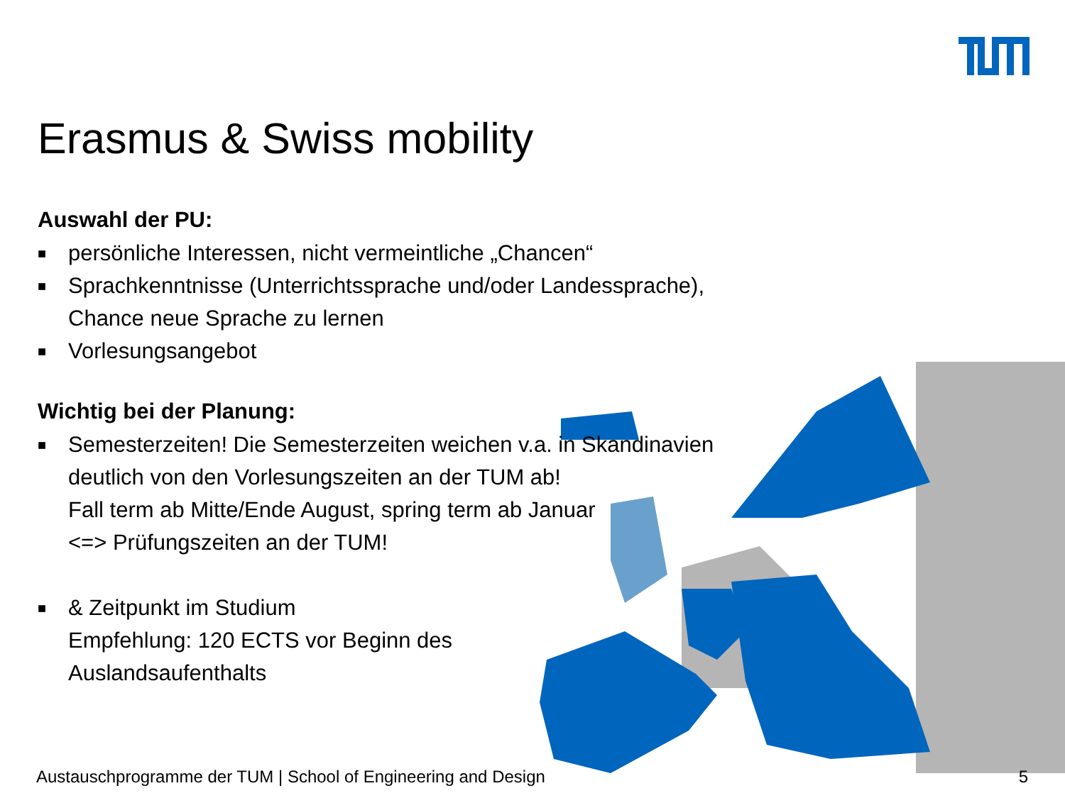Erasmus & Swiss mobility
Auswahl der PU:
■ persönliche Interessen, nicht vermeintliche „Chancen“
■ Sprachkenntnisse (Unterrichtssprache und/oder Landessprache),
Chance neue Sprache zu lernen
■ Vorlesungsangebot
Wichtig bei der Planung:
■ Semesterzeiten! Die Semesterzeiten weichen v.a. in Skandinavien
deutlich von den Vorlesungszeiten an der TUM ab!
Fall term ab Mitte/Ende August, spring term ab Januar
<=> Prüfungszeiten an der TUM!
■ & Zeitpunkt im Studium
Empfehlung: 120 ECTS vor Beginn des
Auslandsaufenthalts
Austauschprogramme der TUM | School of Engineering and Design
5